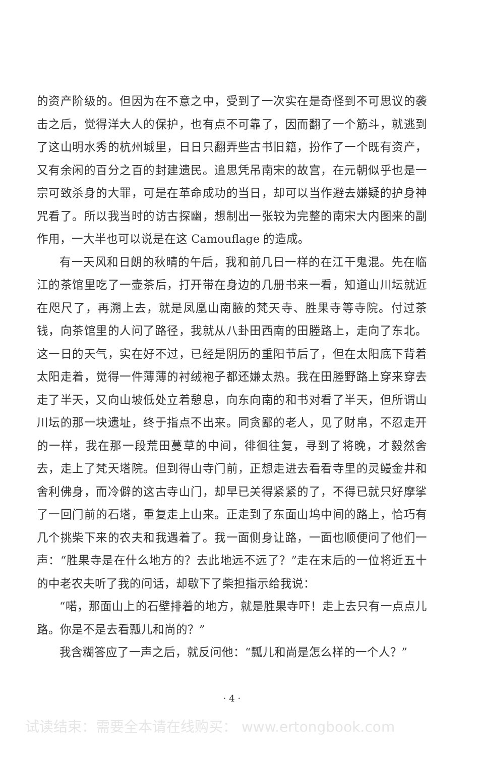的资产阶级的。但因为在不意之中，受到了一次实在是奇怪到不可思议的袭击之后，觉得洋大人的保护，也有点不可靠了，因而翻了一个筋斗，就逃到了这山明水秀的杭州城里，日日只翻弄些古书旧籍，扮作了一个既有资产，又有余闲的百分之百的封建遗民。追思凭吊南宋的故宫，在元朝似乎也是一宗可致杀身的大罪，可是在革命成功的当日，却可以当作避去嫌疑的护身神咒看了。所以我当时的访古探幽，想制出一张较为完整的南宋大内图来的副作用，一大半也可以说是在这 Camouflage 的造成。
有一天风和日朗的秋晴的午后，我和前几日一样的在江干鬼混。先在临江的茶馆里吃了一壶茶后，打开带在身边的几册书来一看，知道山川坛就近在咫尺了，再溯上去，就是凤凰山南腋的梵天寺、胜果寺等寺院。付过茶钱，向茶馆里的人问了路径，我就从八卦田西南的田塍路上，走向了东北。这一日的天气，实在好不过，已经是阴历的重阳节后了，但在太阳底下背着太阳走着，觉得一件薄薄的衬绒袍子都还嫌太热。我在田塍野路上穿来穿去走了半天，又向山坡低处立着憩息，向东向南的和书对看了半天，但所谓山川坛的那一块遗址，终于指点不出来。同贪鄙的老人，见了财帛，不忍走开的一样，我在那一段荒田蔓草的中间，徘徊往复，寻到了将晚，才毅然舍去，走上了梵天塔院。但到得山寺门前，正想走进去看看寺里的灵鳗金井和舍利佛身，而冷僻的这古寺山门，却早已关得紧紧的了，不得已就只好摩挲了一回门前的石塔，重复走上山来。正走到了东面山坞中间的路上，恰巧有几个挑柴下来的农夫和我遇着了。我一面侧身让路，一面也顺便问了他们一声：“胜果寺是在什么地方的？去此地远不远了？”走在末后的一位将近五十的中老农夫听了我的问话，却歇下了柴担指示给我说：
“喏，那面山上的石壁排着的地方，就是胜果寺吓！走上去只有一点点儿路。你是不是去看瓢儿和尚的？”
我含糊答应了一声之后，就反问他：“瓢儿和尚是怎么样的一个人？”
· 4 ·
试读结束：需要全本请在线购买： www.ertongbook.com